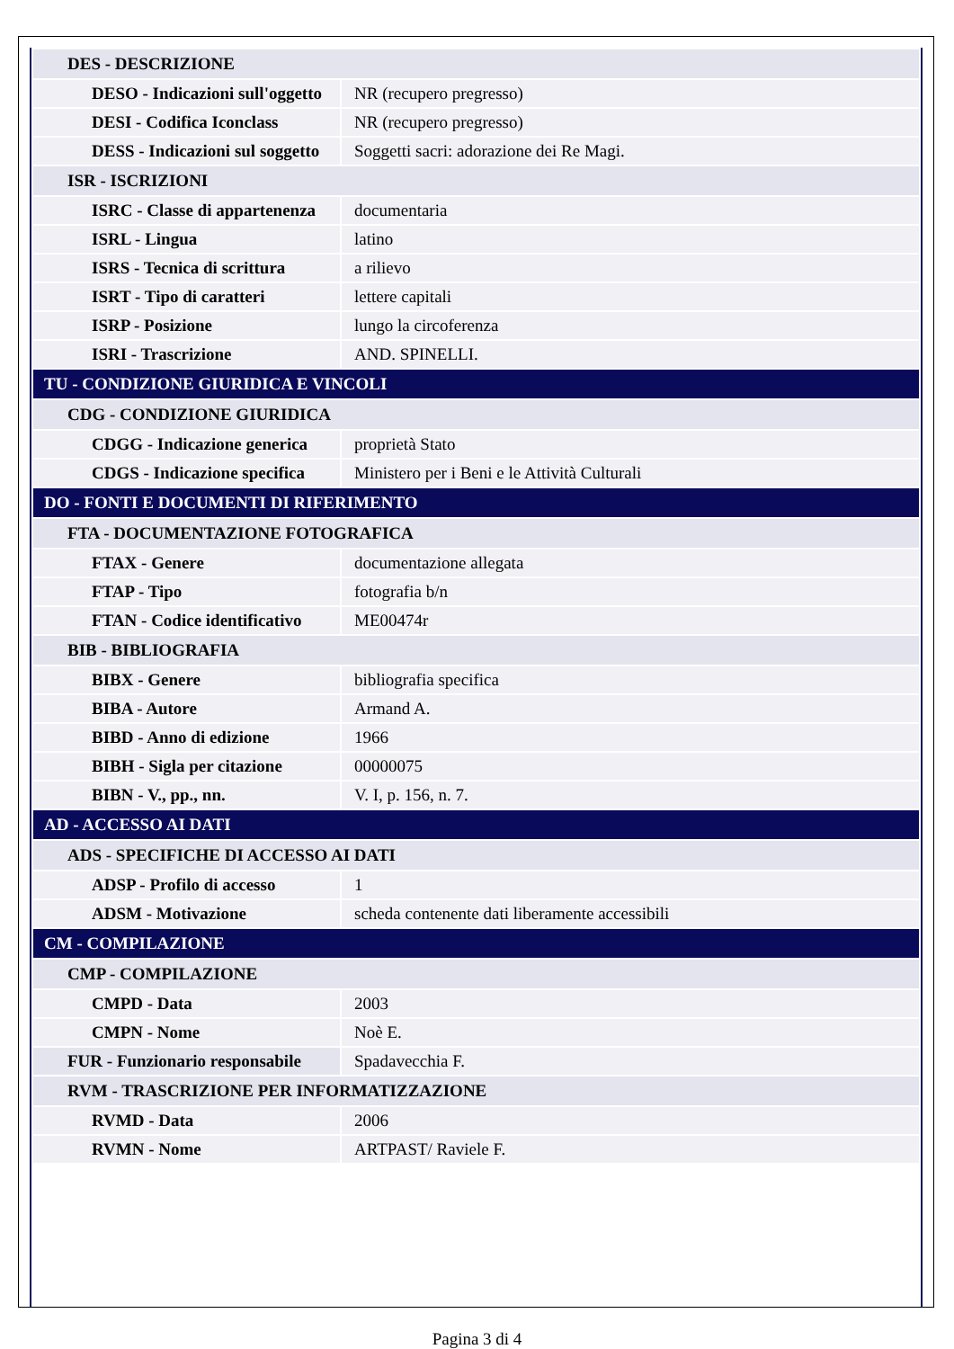| DES - DESCRIZIONE | |
| DESO - Indicazioni sull'oggetto | NR (recupero pregresso) |
| DESI - Codifica Iconclass | NR (recupero pregresso) |
| DESS - Indicazioni sul soggetto | Soggetti sacri: adorazione dei Re Magi. |
| ISR - ISCRIZIONI | |
| ISRC - Classe di appartenenza | documentaria |
| ISRL - Lingua | latino |
| ISRS - Tecnica di scrittura | a rilievo |
| ISRT - Tipo di caratteri | lettere capitali |
| ISRP - Posizione | lungo la circoferenza |
| ISRI - Trascrizione | AND. SPINELLI. |
| TU - CONDIZIONE GIURIDICA E VINCOLI | |
| CDG - CONDIZIONE GIURIDICA | |
| CDGG - Indicazione generica | proprietà Stato |
| CDGS - Indicazione specifica | Ministero per i Beni e le Attività Culturali |
| DO - FONTI E DOCUMENTI DI RIFERIMENTO | |
| FTA - DOCUMENTAZIONE FOTOGRAFICA | |
| FTAX - Genere | documentazione allegata |
| FTAP - Tipo | fotografia b/n |
| FTAN - Codice identificativo | ME00474r |
| BIB - BIBLIOGRAFIA | |
| BIBX - Genere | bibliografia specifica |
| BIBA - Autore | Armand A. |
| BIBD - Anno di edizione | 1966 |
| BIBH - Sigla per citazione | 00000075 |
| BIBN - V., pp., nn. | V. I, p. 156, n. 7. |
| AD - ACCESSO AI DATI | |
| ADS - SPECIFICHE DI ACCESSO AI DATI | |
| ADSP - Profilo di accesso | 1 |
| ADSM - Motivazione | scheda contenente dati liberamente accessibili |
| CM - COMPILAZIONE | |
| CMP - COMPILAZIONE | |
| CMPD - Data | 2003 |
| CMPN - Nome | Noè E. |
| FUR - Funzionario responsabile | Spadavecchia F. |
| RVM - TRASCRIZIONE PER INFORMATIZZAZIONE | |
| RVMD - Data | 2006 |
| RVMN - Nome | ARTPAST/ Raviele F. |
Pagina 3 di 4